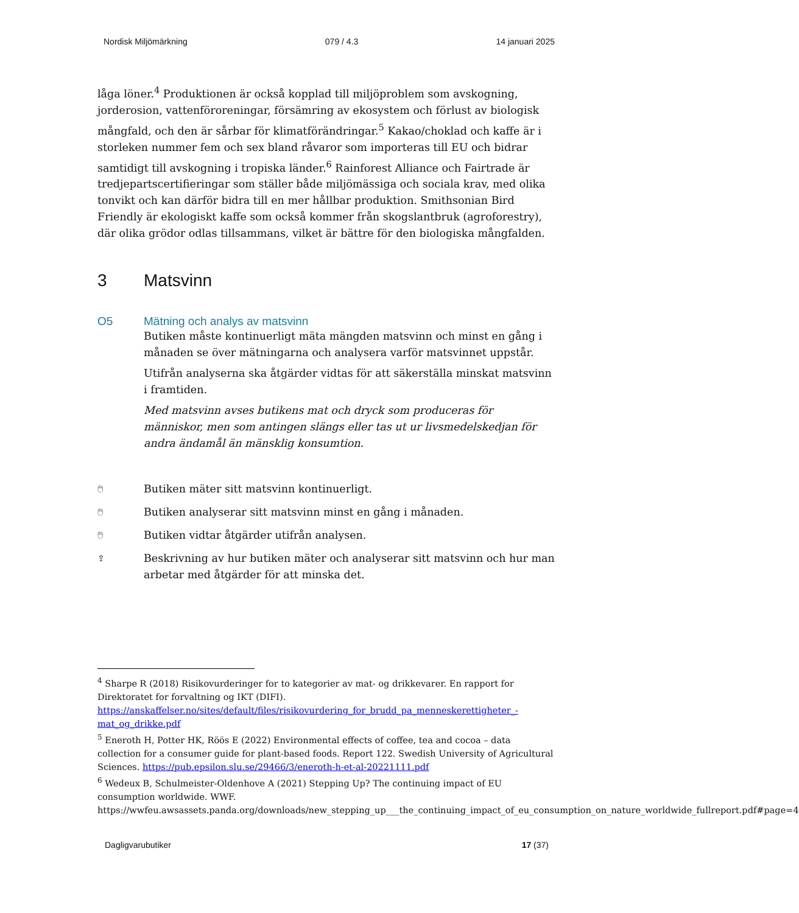Nordisk Miljömärkning 079 / 4.3 14 januari 2025
låga löner.<sup>4</sup> Produktionen är också kopplad till miljöproblem som avskogning, jorderosion, vattenföroreningar, försämring av ekosystem och förlust av biologisk mångfald, och den är sårbar för klimatförändringar.<sup>5</sup> Kakao/choklad och kaffe är i storleken nummer fem och sex bland råvaror som importeras till EU och bidrar samtidigt till avskogning i tropiska länder.<sup>6</sup> Rainforest Alliance och Fairtrade är tredjepartscertifieringar som ställer både miljömässiga och sociala krav, med olika tonvikt och kan därför bidra till en mer hållbar produktion. Smithsonian Bird Friendly är ekologiskt kaffe som också kommer från skogslantbruk (agroforestry), där olika grödor odlas tillsammans, vilket är bättre för den biologiska mångfalden.
3 Matsvinn
O5 Mätning och analys av matsvinn
Butiken måste kontinuerligt mäta mängden matsvinn och minst en gång i månaden se över mätningarna och analysera varför matsvinnet uppstår.
Utifrån analyserna ska åtgärder vidtas för att säkerställa minskat matsvinn i framtiden.
Med matsvinn avses butikens mat och dryck som produceras för människor, men som antingen slängs eller tas ut ur livsmedelskedjan för andra ändamål än mänsklig konsumtion.
🖱 Butiken mäter sitt matsvinn kontinuerligt.
🖱 Butiken analyserar sitt matsvinn minst en gång i månaden.
🖱 Butiken vidtar åtgärder utifrån analysen.
⇪ Beskrivning av hur butiken mäter och analyserar sitt matsvinn och hur man arbetar med åtgärder för att minska det.
<sup>4</sup> Sharpe R (2018) Risikovurderinger for to kategorier av mat- og drikkevarer. En rapport for Direktoratet for forvaltning og IKT (DIFI). https://anskaffelser.no/sites/default/files/risikovurdering_for_brudd_pa_menneskerettigheter_-mat_og_drikke.pdf
<sup>5</sup> Eneroth H, Potter HK, Röös E (2022) Environmental effects of coffee, tea and cocoa – data collection for a consumer guide for plant-based foods. Report 122. Swedish University of Agricultural Sciences. https://pub.epsilon.slu.se/29466/3/eneroth-h-et-al-20221111.pdf
<sup>6</sup> Wedeux B, Schulmeister-Oldenhove A (2021) Stepping Up? The continuing impact of EU consumption worldwide. WWF. https://wwfeu.awsassets.panda.org/downloads/new_stepping_up___the_continuing_impact_of_eu_consumption_on_nature_worldwide_fullreport.pdf#page=4
Dagligvarubutiker 17 (37)